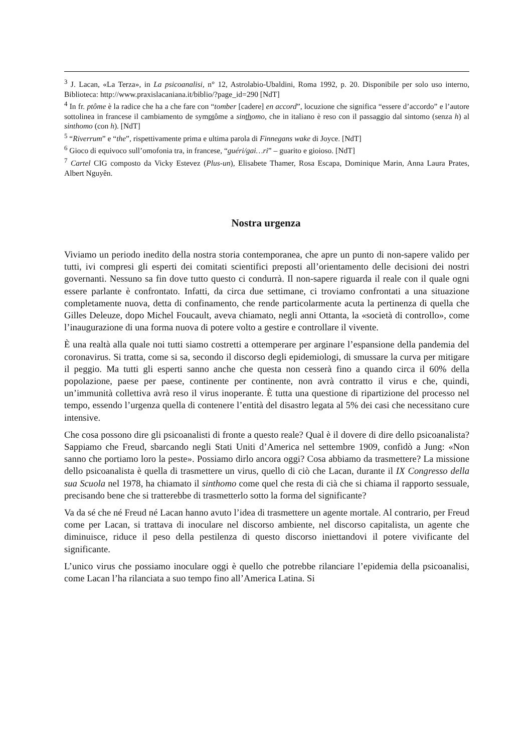<sup>3</sup> J. Lacan, «La Terza», in La psicoanalisi, n° 12, Astrolabio-Ubaldini, Roma 1992, p. 20. Disponibile per solo uso interno, Biblioteca: http://www.praxislacaniana.it/biblio/?page_id=290 [NdT]
<sup>4</sup> In fr. ptôme è la radice che ha a che fare con “tomber [cadere] en accord”, locuzione che significa “essere d’accordo” e l’autore sottolinea in francese il cambiamento de symptôme a sinthomo, che in italiano è reso con il passaggio dal sintomo (senza h) al sinthomo (con h). [NdT]
<sup>5</sup> “Riverrum” e “the”, rispettivamente prima e ultima parola di Finnegans wake di Joyce. [NdT]
<sup>6</sup> Gioco di equivoco sull’omofonia tra, in francese, “guéri/gai…ri” – guarito e gioioso. [NdT]
<sup>7</sup> Cartel CIG composto da Vicky Estevez (Plus-un), Elisabete Thamer, Rosa Escapa, Dominique Marin, Anna Laura Prates, Albert Nguyên.
Nostra urgenza
Viviamo un periodo inedito della nostra storia contemporanea, che apre un punto di non-sapere valido per tutti, ivi compresi gli esperti dei comitati scientifici preposti all’orientamento delle decisioni dei nostri governanti. Nessuno sa fin dove tutto questo ci condurrà. Il non-sapere riguarda il reale con il quale ogni essere parlante è confrontato. Infatti, da circa due settimane, ci troviamo confrontati a una situazione completamente nuova, detta di confinamento, che rende particolarmente acuta la pertinenza di quella che Gilles Deleuze, dopo Michel Foucault, aveva chiamato, negli anni Ottanta, la «società di controllo», come l’inaugurazione di una forma nuova di potere volto a gestire e controllare il vivente.
È una realtà alla quale noi tutti siamo costretti a ottemperare per arginare l’espansione della pandemia del coronavirus. Si tratta, come si sa, secondo il discorso degli epidemiologi, di smussare la curva per mitigare il peggio. Ma tutti gli esperti sanno anche che questa non cesserà fino a quando circa il 60% della popolazione, paese per paese, continente per continente, non avrà contratto il virus e che, quindi, un’immunità collettiva avrà reso il virus inoperante. È tutta una questione di ripartizione del processo nel tempo, essendo l’urgenza quella di contenere l’entità del disastro legata al 5% dei casi che necessitano cure intensive.
Che cosa possono dire gli psicoanalisti di fronte a questo reale? Qual è il dovere di dire dello psicoanalista? Sappiamo che Freud, sbarcando negli Stati Uniti d’America nel settembre 1909, confidò a Jung: «Non sanno che portiamo loro la peste». Possiamo dirlo ancora oggi? Cosa abbiamo da trasmettere? La missione dello psicoanalista è quella di trasmettere un virus, quello di ciò che Lacan, durante il IX Congresso della sua Scuola nel 1978, ha chiamato il sinthomo come quel che resta di cià che si chiama il rapporto sessuale, precisando bene che si tratterebbe di trasmetterlo sotto la forma del significante?
Va da sé che né Freud né Lacan hanno avuto l’idea di trasmettere un agente mortale. Al contrario, per Freud come per Lacan, si trattava di inoculare nel discorso ambiente, nel discorso capitalista, un agente che diminuisce, riduce il peso della pestilenza di questo discorso iniettandovi il potere vivificante del significante.
L’unico virus che possiamo inoculare oggi è quello che potrebbe rilanciare l’epidemia della psicoanalisi, come Lacan l’ha rilanciata a suo tempo fino all’America Latina. Si